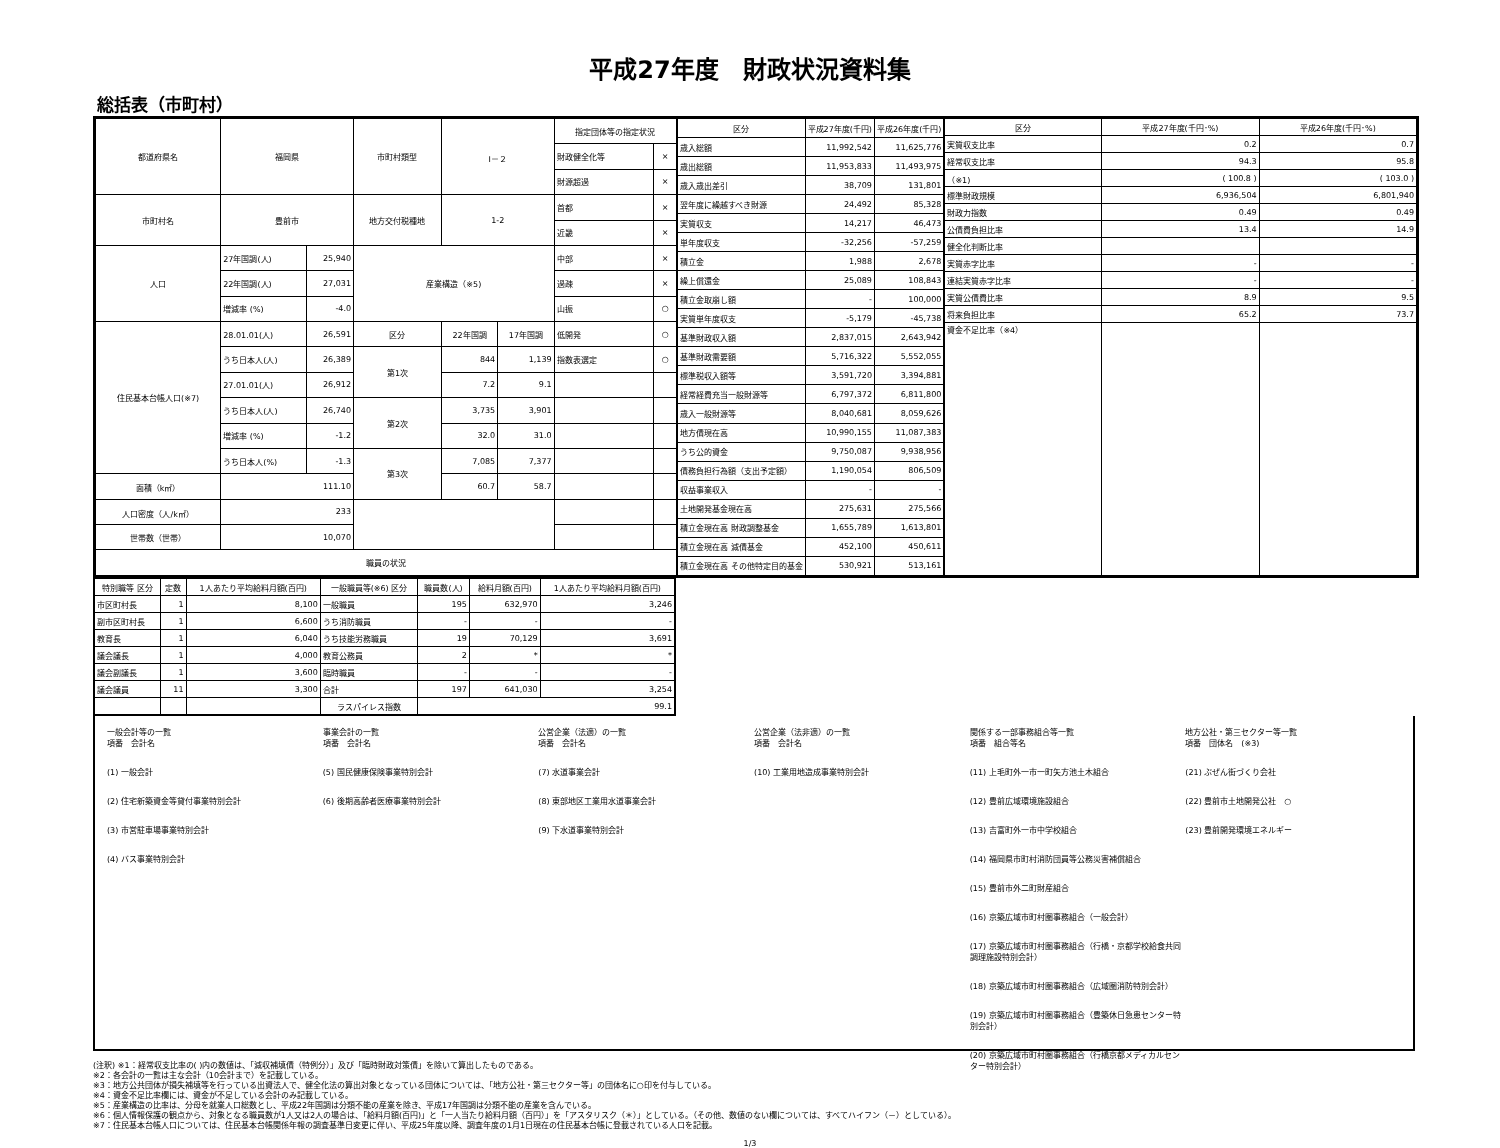平成27年度　財政状況資料集
総括表（市町村）
| 都道府県名 | 福岡県 | | 市町村類型 | Ⅰ－２ | | 指定団体等の指定状況 | |
| | | | | | | 財政健全化等 | × |
| | | | | | | 財源超過 | × |
| 市町村名 | 豊前市 | | 地方交付税種地 | 1-2 | | 首都 | × |
| | | | | | | 近畿 | × |
| 人口 | 27年国調(人) | 25,940 | 産業構造（※5) | | | 中部 | × |
| | 22年国調(人) | 27,031 | | | | 過疎 | × |
| | 増減率 (%) | -4.0 | | | | 山振 | ○ |
| 住民基本台帳人口(※7) | 28.01.01(人) | 26,591 | 区分 | 22年国調 | 17年国調 | 低開発 | ○ |
| | うち日本人(人) | 26,389 | 第1次 | 844 | 1,139 | 指数表選定 | ○ |
| | 27.01.01(人) | 26,912 | | 7.2 | 9.1 | | |
| | うち日本人(人) | 26,740 | 第2次 | 3,735 | 3,901 | | |
| | 増減率 (%) | -1.2 | | 32.0 | 31.0 | | |
| | うち日本人(%) | -1.3 | 第3次 | 7,085 | 7,377 | | |
| 面積（k㎡） | 111.10 | | | 60.7 | 58.7 | | |
| 人口密度（人/k㎡） | 233 | | | | | | |
| 世帯数（世帯） | 10,070 | | | | | | |
| 職員の状況 | | | | | | | |
| 区分 | 平成27年度(千円) | 平成26年度(千円) |
| --- | --- | --- |
| 歳入総額 | 11,992,542 | 11,625,776 |
| 歳出総額 | 11,953,833 | 11,493,975 |
| 歳入歳出差引 | 38,709 | 131,801 |
| 翌年度に繰越すべき財源 | 24,492 | 85,328 |
| 実質収支 | 14,217 | 46,473 |
| 単年度収支 | -32,256 | -57,259 |
| 積立金 | 1,988 | 2,678 |
| 繰上償還金 | 25,089 | 108,843 |
| 積立金取崩し額 | - | 100,000 |
| 実質単年度収支 | -5,179 | -45,738 |
| 基準財政収入額 | 2,837,015 | 2,643,942 |
| 基準財政需要額 | 5,716,322 | 5,552,055 |
| 標準税収入額等 | 3,591,720 | 3,394,881 |
| 経常経費充当一般財源等 | 6,797,372 | 6,811,800 |
| 歳入一般財源等 | 8,040,681 | 8,059,626 |
| 地方債現在高 | 10,990,155 | 11,087,383 |
| うち公的資金 | 9,750,087 | 9,938,956 |
| 債務負担行為額（支出予定額） | 1,190,054 | 806,509 |
| 収益事業収入 | - | - |
| 土地開発基金現在高 | 275,631 | 275,566 |
| 積立金現在高 財政調整基金 | 1,655,789 | 1,613,801 |
| 積立金現在高 減債基金 | 452,100 | 450,611 |
| 積立金現在高 その他特定目的基金 | 530,921 | 513,161 |
| 区分 | 平成27年度(千円･%) | 平成26年度(千円･%) |
| --- | --- | --- |
| 実質収支比率 | 0.2 | 0.7 |
| 経常収支比率 | 94.3 | 95.8 |
| （※1) | ( 100.8 ) | ( 103.0 ) |
| 標準財政規模 | 6,936,504 | 6,801,940 |
| 財政力指数 | 0.49 | 0.49 |
| 公債費負担比率 | 13.4 | 14.9 |
| 健全化判断比率 | | |
| 実質赤字比率 | - | - |
| 連結実質赤字比率 | - | - |
| 実質公債費比率 | 8.9 | 9.5 |
| 将来負担比率 | 65.2 | 73.7 |
| 資金不足比率（※4） | | |
| 特別職等 区分 | 定数 | 1人あたり平均給料月額(百円) | 一般職員等(※6) 区分 | 職員数(人) | 給料月額(百円) | 1人あたり平均給料月額(百円) |
| --- | --- | --- | --- | --- | --- | --- |
| 市区町村長 | 1 | 8,100 | 一般職員 | 195 | 632,970 | 3,246 |
| 副市区町村長 | 1 | 6,600 | うち消防職員 | - | - | - |
| 教育長 | 1 | 6,040 | うち技能労務職員 | 19 | 70,129 | 3,691 |
| 議会議長 | 1 | 4,000 | 教育公務員 | 2 | * | * |
| 議会副議長 | 1 | 3,600 | 臨時職員 | - | - | - |
| 議会議員 | 11 | 3,300 | 合計 | 197 | 641,030 | 3,254 |
| | | | ラスパイレス指数 | 99.1 | | |
一般会計等の一覧
項番　会計名
(1) 一般会計
(2) 住宅新築資金等貸付事業特別会計
(3) 市営駐車場事業特別会計
(4) バス事業特別会計
事業会計の一覧
項番　会計名
(5) 国民健康保険事業特別会計
(6) 後期高齢者医療事業特別会計
公営企業（法適）の一覧
項番　会計名
(7) 水道事業会計
(8) 東部地区工業用水道事業会計
(9) 下水道事業特別会計
公営企業（法非適）の一覧
項番　会計名
(10) 工業用地造成事業特別会計
関係する一部事務組合等一覧
項番　組合等名
(11) 上毛町外一市一町矢方池土木組合
(12) 豊前広域環境施設組合
(13) 吉富町外一市中学校組合
(14) 福岡県市町村消防団員等公務災害補償組合
(15) 豊前市外二町財産組合
(16) 京築広域市町村圏事務組合（一般会計）
(17) 京築広域市町村圏事務組合（行橋・京都学校給食共同調理施設特別会計）
(18) 京築広域市町村圏事務組合（広域圏消防特別会計）
(19) 京築広域市町村圏事務組合（豊築休日急患センター特別会計）
(20) 京築広域市町村圏事務組合（行橋京都メディカルセンター特別会計）
地方公社・第三セクター等一覧
項番　団体名　(※3)
(21) ぶぜん街づくり会社
(22) 豊前市土地開発公社　○
(23) 豊前開発環境エネルギー
(注釈) ※1：経常収支比率の( )内の数値は、「減収補填債（特例分）」及び「臨時財政対策債」を除いて算出したものである。
※2：各会計の一覧は主な会計（10会計まで）を記載している。
※3：地方公共団体が損失補填等を行っている出資法人で、健全化法の算出対象となっている団体については、「地方公社・第三セクター等」の団体名に○印を付与している。
※4：資金不足比率欄には、資金が不足している会計のみ記載している。
※5：産業構造の比率は、分母を就業人口総数とし、平成22年国調は分類不能の産業を除き、平成17年国調は分類不能の産業を含んでいる。
※6：個人情報保護の観点から、対象となる職員数が1人又は2人の場合は、「給料月額(百円)」と「一人当たり給料月額（百円）」を「アスタリスク（＊）」としている。（その他、数値のない欄については、すべてハイフン（－）としている）。
※7：住民基本台帳人口については、住民基本台帳関係年報の調査基準日変更に伴い、平成25年度以降、調査年度の1月1日現在の住民基本台帳に登載されている人口を記載。
1/3